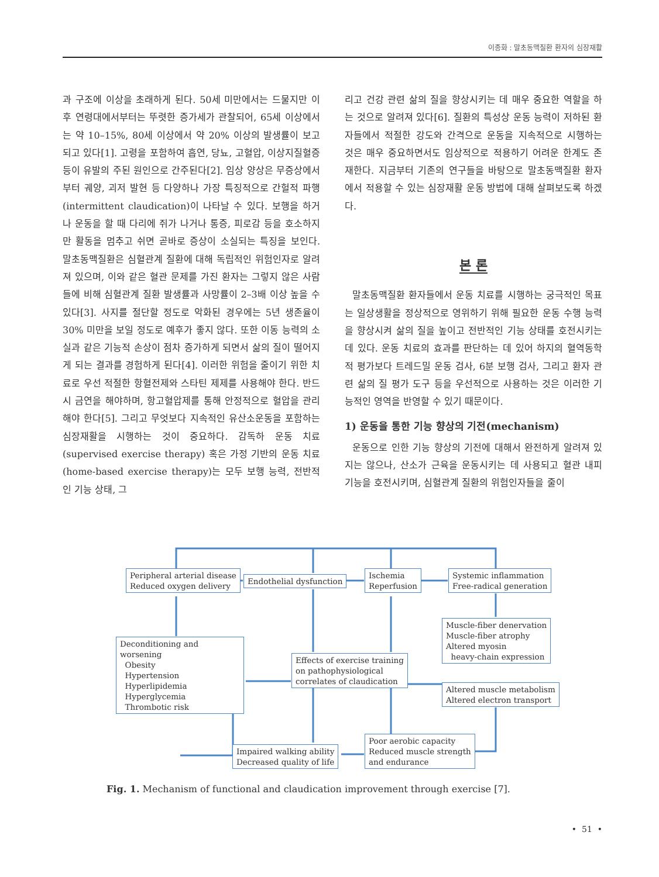이종화 : 말초동맥질환 환자의 심장재활
과 구조에 이상을 초래하게 된다. 50세 미만에서는 드물지만 이후 연령대에서부터는 뚜렷한 증가세가 관찰되어, 65세 이상에서는 약 10–15%, 80세 이상에서 약 20% 이상의 발생률이 보고되고 있다[1]. 고령을 포함하여 흡연, 당뇨, 고혈압, 이상지질혈증 등이 유발의 주된 원인으로 간주된다[2]. 임상 양상은 무증상에서부터 궤양, 괴저 발현 등 다양하나 가장 특징적으로 간헐적 파행(intermittent claudication)이 나타날 수 있다. 보행을 하거나 운동을 할 때 다리에 쥐가 나거나 통증, 피로감 등을 호소하지만 활동을 멈추고 쉬면 곧바로 증상이 소실되는 특징을 보인다. 말초동맥질환은 심혈관계 질환에 대해 독립적인 위험인자로 알려져 있으며, 이와 같은 혈관 문제를 가진 환자는 그렇지 않은 사람들에 비해 심혈관계 질환 발생률과 사망률이 2–3배 이상 높을 수 있다[3]. 사지를 절단할 정도로 악화된 경우에는 5년 생존율이 30% 미만을 보일 정도로 예후가 좋지 않다. 또한 이동 능력의 소실과 같은 기능적 손상이 점차 증가하게 되면서 삶의 질이 떨어지게 되는 결과를 경험하게 된다[4]. 이러한 위험을 줄이기 위한 치료로 우선 적절한 항혈전제와 스타틴 제제를 사용해야 한다. 반드시 금연을 해야하며, 항고혈압제를 통해 안정적으로 혈압을 관리해야 한다[5]. 그리고 무엇보다 지속적인 유산소운동을 포함하는 심장재활을 시행하는 것이 중요하다. 감독하 운동 치료(supervised exercise therapy) 혹은 가정 기반의 운동 치료(home-based exercise therapy)는 모두 보행 능력, 전반적인 기능 상태, 그
리고 건강 관련 삶의 질을 향상시키는 데 매우 중요한 역할을 하는 것으로 알려져 있다[6]. 질환의 특성상 운동 능력이 저하된 환자들에서 적절한 강도와 간격으로 운동을 지속적으로 시행하는 것은 매우 중요하면서도 임상적으로 적용하기 어려운 한계도 존재한다. 지금부터 기존의 연구들을 바탕으로 말초동맥질환 환자에서 적용할 수 있는 심장재활 운동 방법에 대해 살펴보도록 하겠다.
본 론
말초동맥질환 환자들에서 운동 치료를 시행하는 궁극적인 목표는 일상생활을 정상적으로 영위하기 위해 필요한 운동 수행 능력을 향상시켜 삶의 질을 높이고 전반적인 기능 상태를 호전시키는 데 있다. 운동 치료의 효과를 판단하는 데 있어 하지의 혈역동학적 평가보다 트레드밀 운동 검사, 6분 보행 검사, 그리고 환자 관련 삶의 질 평가 도구 등을 우선적으로 사용하는 것은 이러한 기능적인 영역을 반영할 수 있기 때문이다.
1) 운동을 통한 기능 향상의 기전(mechanism)
운동으로 인한 기능 향상의 기전에 대해서 완전하게 알려져 있지는 않으나, 산소가 근육을 운동시키는 데 사용되고 혈관 내피 기능을 호전시키며, 심혈관계 질환의 위험인자들을 줄이
Peripheral arterial disease
Reduced oxygen delivery
Endothelial dysfunction
Ischemia
Reperfusion
Systemic inflammation
Free-radical generation
Muscle-fiber denervation
Muscle-fiber atrophy
Altered myosin
heavy-chain expression
Deconditioning and worsening
Obesity
Hypertension
Hyperlipidemia
Hyperglycemia
Thrombotic risk
Effects of exercise training
on pathophysiological
correlates of claudication
Altered muscle metabolism
Altered electron transport
Poor aerobic capacity
Reduced muscle strength
and endurance
Impaired walking ability
Decreased quality of life
Fig. 1. Mechanism of functional and claudication improvement through exercise [7].
• 51 •